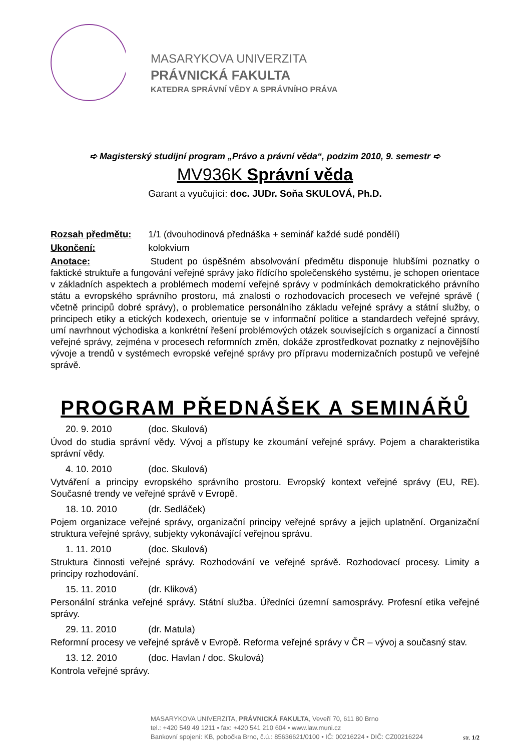MASARYKOVA UNIVERZITA
PRÁVNICKÁ FAKULTA
KATEDRA SPRÁVNÍ VĚDY A SPRÁVNÍHO PRÁVA
➪ Magisterský studijní program „Právo a právní věda“, podzim 2010, 9. semestr ➪
MV936K Správní věda
Garant a vyučující: doc. JUDr. Soňa SKULOVÁ, Ph.D.
Rozsah předmětu: 1/1 (dvouhodinová přednáška + seminář každé sudé pondělí)
Ukončení: kolokvium
Anotace: Student po úspěšném absolvování předmětu disponuje hlubšími poznatky o faktické struktuře a fungování veřejné správy jako řídícího společenského systému, je schopen orientace v základních aspektech a problémech moderní veřejné správy v podmínkách demokratického právního státu a evropského správního prostoru, má znalosti o rozhodovacích procesech ve veřejné správě ( včetně principů dobré správy), o problematice personálního základu veřejné správy a státní služby, o principech etiky a etických kodexech, orientuje se v informační politice a standardech veřejné správy, umí navrhnout východiska a konkrétní řešení problémových otázek souvisejících s organizací a činností veřejné správy, zejména v procesech reformních změn, dokáže zprostředkovat poznatky z nejnovějšího vývoje a trendů v systémech evropské veřejné správy pro přípravu modernizačních postupů ve veřejné správě.
PROGRAM PŘEDNÁŠEK A SEMINÁŘŮ
20. 9. 2010 (doc. Skulová)
Úvod do studia správní vědy. Vývoj a přístupy ke zkoumání veřejné správy. Pojem a charakteristika správní vědy.
4. 10. 2010 (doc. Skulová)
Vytváření a principy evropského správního prostoru. Evropský kontext veřejné správy (EU, RE). Současné trendy ve veřejné správě v Evropě.
18. 10. 2010 (dr. Sedláček)
Pojem organizace veřejné správy, organizační principy veřejné správy a jejich uplatnění. Organizační struktura veřejné správy, subjekty vykonávající veřejnou správu.
1. 11. 2010 (doc. Skulová)
Struktura činnosti veřejné správy. Rozhodování ve veřejné správě. Rozhodovací procesy. Limity a principy rozhodování.
15. 11. 2010 (dr. Kliková)
Personální stránka veřejné správy. Státní služba. Úředníci územní samosprávy. Profesní etika veřejné správy.
29. 11. 2010 (dr. Matula)
Reformní procesy ve veřejné správě v Evropě. Reforma veřejné správy v ČR – vývoj a současný stav.
13. 12. 2010 (doc. Havlan / doc. Skulová)
Kontrola veřejné správy.
MASARYKOVA UNIVERZITA, PRÁVNICKÁ FAKULTA, Veveří 70, 611 80 Brno
tel.: +420 549 49 1211 • fax: +420 541 210 604 • www.law.muni.cz
Bankovní spojení: KB, pobočka Brno, č.ú.: 85636621/0100 • IČ: 00216224 • DIČ: CZ00216224
str. 1/2